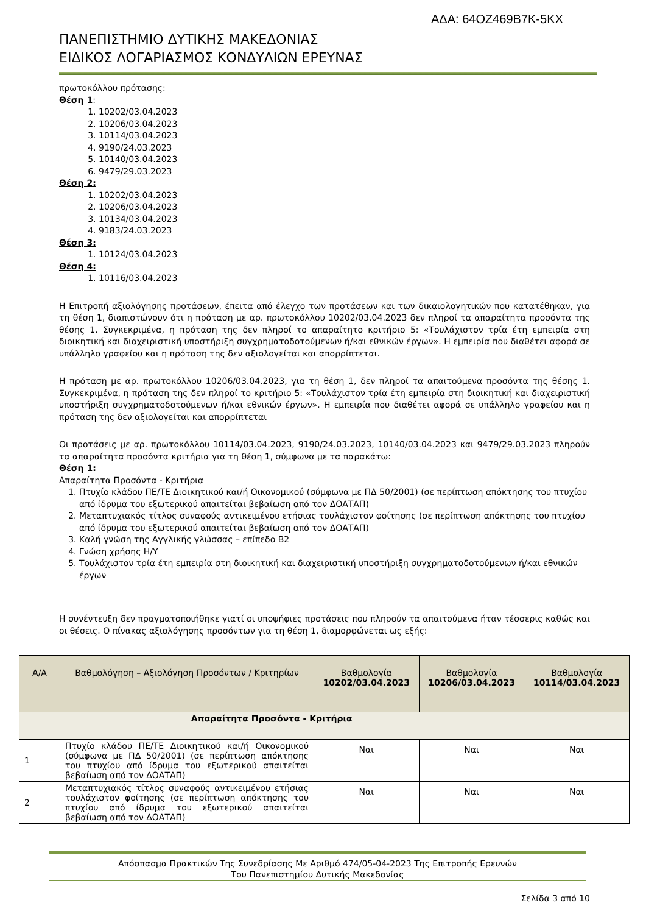ΑΔΑ: 64ΟΖ469Β7Κ-5ΚΧ
ΠΑΝΕΠΙΣΤΗΜΙΟ ΔΥΤΙΚΗΣ ΜΑΚΕΔΟΝΙΑΣ
ΕΙΔΙΚΟΣ ΛΟΓΑΡΙΑΣΜΟΣ ΚΟΝΔΥΛΙΩΝ ΕΡΕΥΝΑΣ
πρωτοκόλλου πρότασης:
Θέση 1:
1. 10202/03.04.2023
2. 10206/03.04.2023
3. 10114/03.04.2023
4. 9190/24.03.2023
5. 10140/03.04.2023
6. 9479/29.03.2023
Θέση 2:
1. 10202/03.04.2023
2. 10206/03.04.2023
3. 10134/03.04.2023
4. 9183/24.03.2023
Θέση 3:
1. 10124/03.04.2023
Θέση 4:
1. 10116/03.04.2023
Η Επιτροπή αξιολόγησης προτάσεων, έπειτα από έλεγχο των προτάσεων και των δικαιολογητικών που κατατέθηκαν, για τη θέση 1, διαπιστώνουν ότι η πρόταση με αρ. πρωτοκόλλου 10202/03.04.2023 δεν πληροί τα απαραίτητα προσόντα της θέσης 1. Συγκεκριμένα, η πρόταση της δεν πληροί το απαραίτητο κριτήριο 5: «Τουλάχιστον τρία έτη εμπειρία στη διοικητική και διαχειριστική υποστήριξη συγχρηματοδοτούμενων ή/και εθνικών έργων». Η εμπειρία που διαθέτει αφορά σε υπάλληλο γραφείου και η πρόταση της δεν αξιολογείται και απορρίπτεται.
Η πρόταση με αρ. πρωτοκόλλου 10206/03.04.2023, για τη θέση 1, δεν πληροί τα απαιτούμενα προσόντα της θέσης 1. Συγκεκριμένα, η πρόταση της δεν πληροί το κριτήριο 5: «Τουλάχιστον τρία έτη εμπειρία στη διοικητική και διαχειριστική υποστήριξη συγχρηματοδοτούμενων ή/και εθνικών έργων». Η εμπειρία που διαθέτει αφορά σε υπάλληλο γραφείου και η πρόταση της δεν αξιολογείται και απορρίπτεται
Οι προτάσεις με αρ. πρωτοκόλλου 10114/03.04.2023, 9190/24.03.2023, 10140/03.04.2023 και 9479/29.03.2023 πληρούν τα απαραίτητα προσόντα κριτήρια για τη θέση 1, σύμφωνα με τα παρακάτω:
Θέση 1:
Απαραίτητα Προσόντα - Κριτήρια
1. Πτυχίο κλάδου ΠΕ/ΤΕ Διοικητικού και/ή Οικονομικού (σύμφωνα με ΠΔ 50/2001) (σε περίπτωση απόκτησης του πτυχίου από ίδρυμα του εξωτερικού απαιτείται βεβαίωση από τον ΔΟΑΤΑΠ)
2. Μεταπτυχιακός τίτλος συναφούς αντικειμένου ετήσιας τουλάχιστον φοίτησης (σε περίπτωση απόκτησης του πτυχίου από ίδρυμα του εξωτερικού απαιτείται βεβαίωση από τον ΔΟΑΤΑΠ)
3. Καλή γνώση της Αγγλικής γλώσσας – επίπεδο Β2
4. Γνώση χρήσης Η/Υ
5. Τουλάχιστον τρία έτη εμπειρία στη διοικητική και διαχειριστική υποστήριξη συγχρηματοδοτούμενων ή/και εθνικών έργων
Η συνέντευξη δεν πραγματοποιήθηκε γιατί οι υποψήφιες προτάσεις που πληρούν τα απαιτούμενα ήταν τέσσερις καθώς και οι θέσεις. Ο πίνακας αξιολόγησης προσόντων για τη θέση 1, διαμορφώνεται ως εξής:
| Α/Α | Βαθμολόγηση – Αξιολόγηση Προσόντων / Κριτηρίων | Βαθμολογία 10202/03.04.2023 | Βαθμολογία 10206/03.04.2023 | Βαθμολογία 10114/03.04.2023 |
| --- | --- | --- | --- | --- |
| Απαραίτητα Προσόντα - Κριτήρια | | | | |
| 1 | Πτυχίο κλάδου ΠΕ/ΤΕ Διοικητικού και/ή Οικονομικού (σύμφωνα με ΠΔ 50/2001) (σε περίπτωση απόκτησης του πτυχίου από ίδρυμα του εξωτερικού απαιτείται βεβαίωση από τον ΔΟΑΤΑΠ) | Ναι | Ναι | Ναι |
| 2 | Μεταπτυχιακός τίτλος συναφούς αντικειμένου ετήσιας τουλάχιστον φοίτησης (σε περίπτωση απόκτησης του πτυχίου από ίδρυμα του εξωτερικού απαιτείται βεβαίωση από τον ΔΟΑΤΑΠ) | Ναι | Ναι | Ναι |
Απόσπασμα Πρακτικών Της Συνεδρίασης Με Αριθμό 474/05-04-2023 Της Επιτροπής Ερευνών
Του Πανεπιστημίου Δυτικής Μακεδονίας
Σελίδα 3 από 10